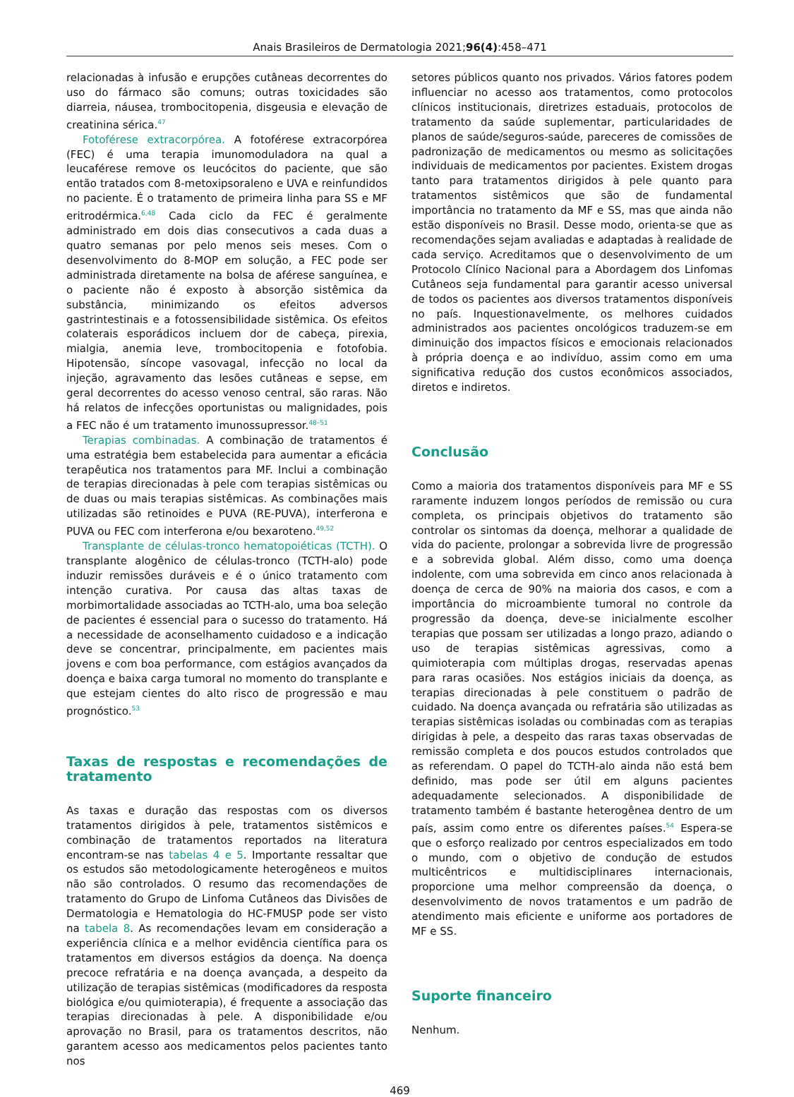Anais Brasileiros de Dermatologia 2021;96(4):458–471
relacionadas à infusão e erupções cutâneas decorrentes do uso do fármaco são comuns; outras toxicidades são diarreia, náusea, trombocitopenia, disgeusia e elevação de creatinina sérica.<sup>47</sup>
Fotoférese extracorpórea. A fotoférese extracorpórea (FEC) é uma terapia imunomoduladora na qual a leucaférese remove os leucócitos do paciente, que são então tratados com 8-metoxipsoraleno e UVA e reinfundidos no paciente. É o tratamento de primeira linha para SS e MF eritrodérmica.<sup>6,48</sup> Cada ciclo da FEC é geralmente administrado em dois dias consecutivos a cada duas a quatro semanas por pelo menos seis meses. Com o desenvolvimento do 8-MOP em solução, a FEC pode ser administrada diretamente na bolsa de aférese sanguínea, e o paciente não é exposto à absorção sistêmica da substância, minimizando os efeitos adversos gastrintestinais e a fotossensibilidade sistêmica. Os efeitos colaterais esporádicos incluem dor de cabeça, pirexia, mialgia, anemia leve, trombocitopenia e fotofobia. Hipotensão, síncope vasovagal, infecção no local da injeção, agravamento das lesões cutâneas e sepse, em geral decorrentes do acesso venoso central, são raras. Não há relatos de infecções oportunistas ou malignidades, pois a FEC não é um tratamento imunossupressor.<sup>48–51</sup>
Terapias combinadas. A combinação de tratamentos é uma estratégia bem estabelecida para aumentar a eficácia terapêutica nos tratamentos para MF. Inclui a combinação de terapias direcionadas à pele com terapias sistêmicas ou de duas ou mais terapias sistêmicas. As combinações mais utilizadas são retinoides e PUVA (RE-PUVA), interferona e PUVA ou FEC com interferona e/ou bexaroteno.<sup>49,52</sup>
Transplante de células-tronco hematopoiéticas (TCTH). O transplante alogênico de células-tronco (TCTH-alo) pode induzir remissões duráveis e é o único tratamento com intenção curativa. Por causa das altas taxas de morbimortalidade associadas ao TCTH-alo, uma boa seleção de pacientes é essencial para o sucesso do tratamento. Há a necessidade de aconselhamento cuidadoso e a indicação deve se concentrar, principalmente, em pacientes mais jovens e com boa performance, com estágios avançados da doença e baixa carga tumoral no momento do transplante e que estejam cientes do alto risco de progressão e mau prognóstico.<sup>53</sup>
Taxas de respostas e recomendações de tratamento
As taxas e duração das respostas com os diversos tratamentos dirigidos à pele, tratamentos sistêmicos e combinação de tratamentos reportados na literatura encontram-se nas tabelas 4 e 5. Importante ressaltar que os estudos são metodologicamente heterogêneos e muitos não são controlados. O resumo das recomendações de tratamento do Grupo de Linfoma Cutâneos das Divisões de Dermatologia e Hematologia do HC-FMUSP pode ser visto na tabela 8. As recomendações levam em consideração a experiência clínica e a melhor evidência científica para os tratamentos em diversos estágios da doença. Na doença precoce refratária e na doença avançada, a despeito da utilização de terapias sistêmicas (modificadores da resposta biológica e/ou quimioterapia), é frequente a associação das terapias direcionadas à pele. A disponibilidade e/ou aprovação no Brasil, para os tratamentos descritos, não garantem acesso aos medicamentos pelos pacientes tanto nos
setores públicos quanto nos privados. Vários fatores podem influenciar no acesso aos tratamentos, como protocolos clínicos institucionais, diretrizes estaduais, protocolos de tratamento da saúde suplementar, particularidades de planos de saúde/seguros-saúde, pareceres de comissões de padronização de medicamentos ou mesmo as solicitações individuais de medicamentos por pacientes. Existem drogas tanto para tratamentos dirigidos à pele quanto para tratamentos sistêmicos que são de fundamental importância no tratamento da MF e SS, mas que ainda não estão disponíveis no Brasil. Desse modo, orienta-se que as recomendações sejam avaliadas e adaptadas à realidade de cada serviço. Acreditamos que o desenvolvimento de um Protocolo Clínico Nacional para a Abordagem dos Linfomas Cutâneos seja fundamental para garantir acesso universal de todos os pacientes aos diversos tratamentos disponíveis no país. Inquestionavelmente, os melhores cuidados administrados aos pacientes oncológicos traduzem-se em diminuição dos impactos físicos e emocionais relacionados à própria doença e ao indivíduo, assim como em uma significativa redução dos custos econômicos associados, diretos e indiretos.
Conclusão
Como a maioria dos tratamentos disponíveis para MF e SS raramente induzem longos períodos de remissão ou cura completa, os principais objetivos do tratamento são controlar os sintomas da doença, melhorar a qualidade de vida do paciente, prolongar a sobrevida livre de progressão e a sobrevida global. Além disso, como uma doença indolente, com uma sobrevida em cinco anos relacionada à doença de cerca de 90% na maioria dos casos, e com a importância do microambiente tumoral no controle da progressão da doença, deve-se inicialmente escolher terapias que possam ser utilizadas a longo prazo, adiando o uso de terapias sistêmicas agressivas, como a quimioterapia com múltiplas drogas, reservadas apenas para raras ocasiões. Nos estágios iniciais da doença, as terapias direcionadas à pele constituem o padrão de cuidado. Na doença avançada ou refratária são utilizadas as terapias sistêmicas isoladas ou combinadas com as terapias dirigidas à pele, a despeito das raras taxas observadas de remissão completa e dos poucos estudos controlados que as referendam. O papel do TCTH-alo ainda não está bem definido, mas pode ser útil em alguns pacientes adequadamente selecionados. A disponibilidade de tratamento também é bastante heterogênea dentro de um país, assim como entre os diferentes países.<sup>54</sup> Espera-se que o esforço realizado por centros especializados em todo o mundo, com o objetivo de condução de estudos multicêntricos e multidisciplinares internacionais, proporcione uma melhor compreensão da doença, o desenvolvimento de novos tratamentos e um padrão de atendimento mais eficiente e uniforme aos portadores de MF e SS.
Suporte financeiro
Nenhum.
469